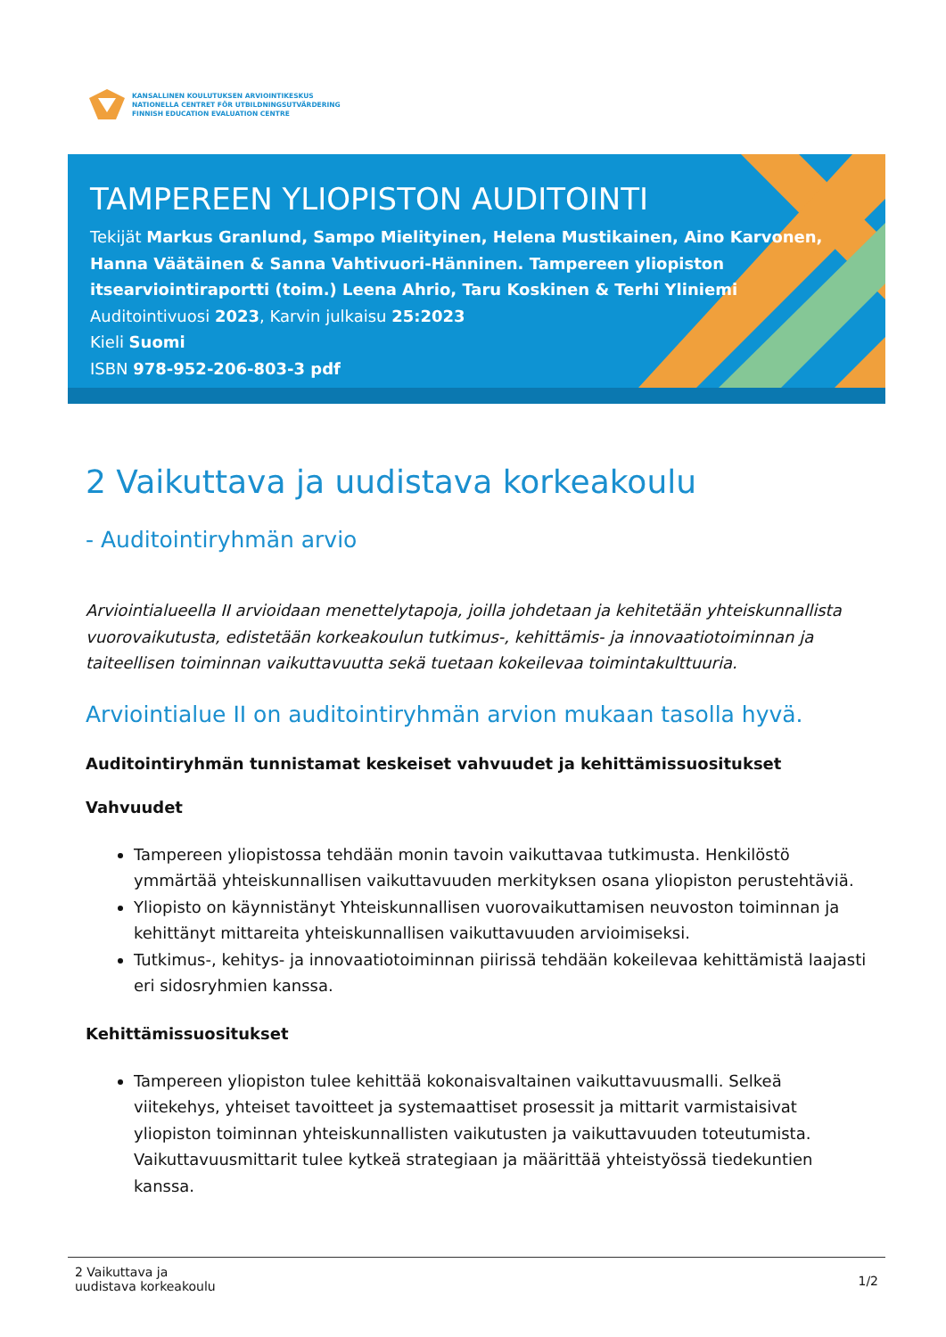KANSALLINEN KOULUTUKSEN ARVIOINTIKESKUS
NATIONELLA CENTRET FÖR UTBILDNINGSUTVÄRDERING
FINNISH EDUCATION EVALUATION CENTRE
TAMPEREEN YLIOPISTON AUDITOINTI
Tekijät Markus Granlund, Sampo Mielityinen, Helena Mustikainen, Aino Karvonen, Hanna Väätäinen & Sanna Vahtivuori-Hänninen. Tampereen yliopiston itsearviointiraportti (toim.) Leena Ahrio, Taru Koskinen & Terhi Yliniemi
Auditointivuosi 2023, Karvin julkaisu 25:2023
Kieli Suomi
ISBN 978-952-206-803-3 pdf
2 Vaikuttava ja uudistava korkeakoulu
- Auditointiryhmän arvio
Arviointialueella II arvioidaan menettelytapoja, joilla johdetaan ja kehitetään yhteiskunnallista vuorovaikutusta, edistetään korkeakoulun tutkimus-, kehittämis- ja innovaatiotoiminnan ja taiteellisen toiminnan vaikuttavuutta sekä tuetaan kokeilevaa toimintakulttuuria.
Arviointialue II on auditointiryhmän arvion mukaan tasolla hyvä.
Auditointiryhmän tunnistamat keskeiset vahvuudet ja kehittämissuositukset
Vahvuudet
Tampereen yliopistossa tehdään monin tavoin vaikuttavaa tutkimusta. Henkilöstö ymmärtää yhteiskunnallisen vaikuttavuuden merkityksen osana yliopiston perustehtäviä.
Yliopisto on käynnistänyt Yhteiskunnallisen vuorovaikuttamisen neuvoston toiminnan ja kehittänyt mittareita yhteiskunnallisen vaikuttavuuden arvioimiseksi.
Tutkimus-, kehitys- ja innovaatiotoiminnan piirissä tehdään kokeilevaa kehittämistä laajasti eri sidosryhmien kanssa.
Kehittämissuositukset
Tampereen yliopiston tulee kehittää kokonaisvaltainen vaikuttavuusmalli. Selkeä viitekehys, yhteiset tavoitteet ja systemaattiset prosessit ja mittarit varmistaisivat yliopiston toiminnan yhteiskunnallisten vaikutusten ja vaikuttavuuden toteutumista. Vaikuttavuusmittarit tulee kytkeä strategiaan ja määrittää yhteistyössä tiedekuntien kanssa.
2 Vaikuttava ja
uudistava korkeakoulu
1/2